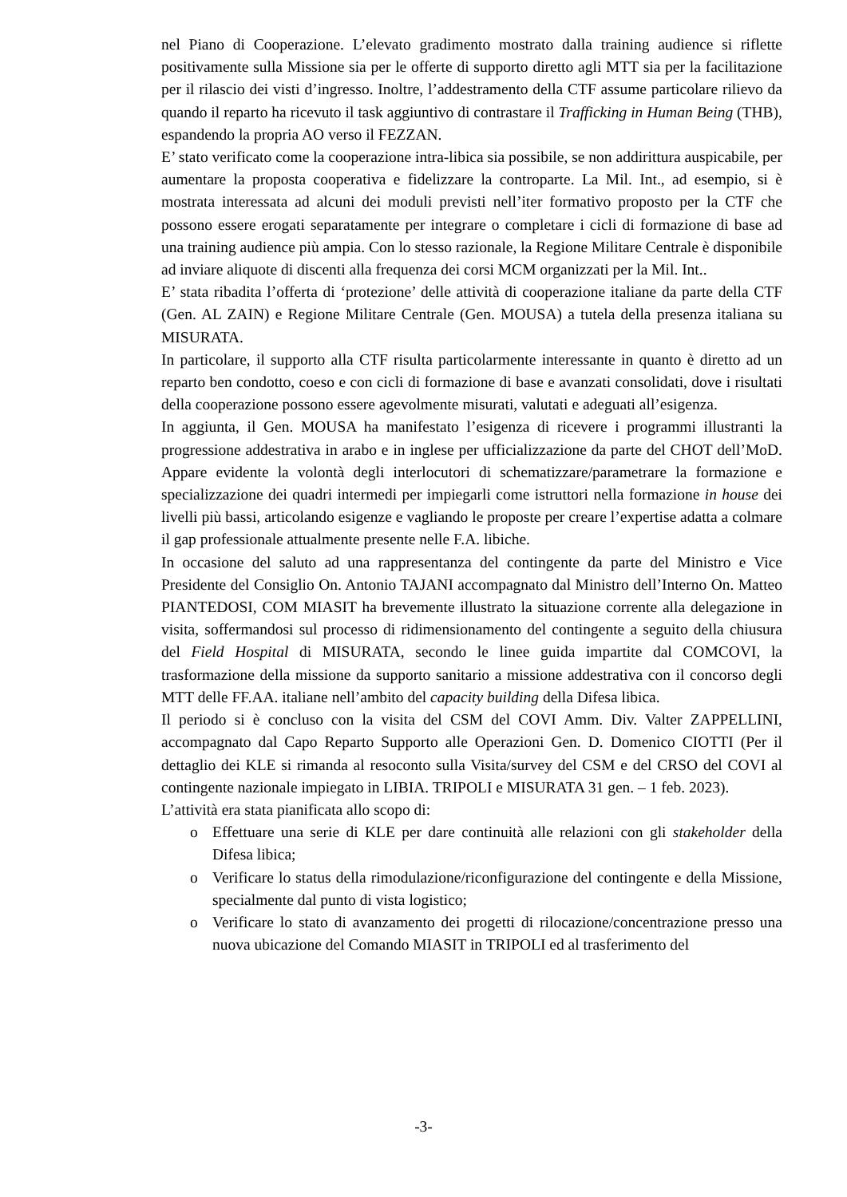nel Piano di Cooperazione. L’elevato gradimento mostrato dalla training audience si riflette positivamente sulla Missione sia per le offerte di supporto diretto agli MTT sia per la facilitazione per il rilascio dei visti d’ingresso. Inoltre, l’addestramento della CTF assume particolare rilievo da quando il reparto ha ricevuto il task aggiuntivo di contrastare il Trafficking in Human Being (THB), espandendo la propria AO verso il FEZZAN.
E’ stato verificato come la cooperazione intra-libica sia possibile, se non addirittura auspicabile, per aumentare la proposta cooperativa e fidelizzare la controparte. La Mil. Int., ad esempio, si è mostrata interessata ad alcuni dei moduli previsti nell’iter formativo proposto per la CTF che possono essere erogati separatamente per integrare o completare i cicli di formazione di base ad una training audience più ampia. Con lo stesso razionale, la Regione Militare Centrale è disponibile ad inviare aliquote di discenti alla frequenza dei corsi MCM organizzati per la Mil. Int..
E’ stata ribadita l’offerta di ‘protezione’ delle attività di cooperazione italiane da parte della CTF (Gen. AL ZAIN) e Regione Militare Centrale (Gen. MOUSA) a tutela della presenza italiana su MISURATA.
In particolare, il supporto alla CTF risulta particolarmente interessante in quanto è diretto ad un reparto ben condotto, coeso e con cicli di formazione di base e avanzati consolidati, dove i risultati della cooperazione possono essere agevolmente misurati, valutati e adeguati all’esigenza.
In aggiunta, il Gen. MOUSA ha manifestato l’esigenza di ricevere i programmi illustranti la progressione addestrativa in arabo e in inglese per ufficializzazione da parte del CHOT dell’MoD. Appare evidente la volontà degli interlocutori di schematizzare/parametrare la formazione e specializzazione dei quadri intermedi per impiegarli come istruttori nella formazione in house dei livelli più bassi, articolando esigenze e vagliando le proposte per creare l’expertise adatta a colmare il gap professionale attualmente presente nelle F.A. libiche.
In occasione del saluto ad una rappresentanza del contingente da parte del Ministro e Vice Presidente del Consiglio On. Antonio TAJANI accompagnato dal Ministro dell’Interno On. Matteo PIANTEDOSI, COM MIASIT ha brevemente illustrato la situazione corrente alla delegazione in visita, soffermandosi sul processo di ridimensionamento del contingente a seguito della chiusura del Field Hospital di MISURATA, secondo le linee guida impartite dal COMCOVI, la trasformazione della missione da supporto sanitario a missione addestrativa con il concorso degli MTT delle FF.AA. italiane nell’ambito del capacity building della Difesa libica.
Il periodo si è concluso con la visita del CSM del COVI Amm. Div. Valter ZAPPELLINI, accompagnato dal Capo Reparto Supporto alle Operazioni Gen. D. Domenico CIOTTI (Per il dettaglio dei KLE si rimanda al resoconto sulla Visita/survey del CSM e del CRSO del COVI al contingente nazionale impiegato in LIBIA. TRIPOLI e MISURATA 31 gen. – 1 feb. 2023).
L’attività era stata pianificata allo scopo di:
o Effettuare una serie di KLE per dare continuità alle relazioni con gli stakeholder della Difesa libica;
o Verificare lo status della rimodulazione/riconfigurazione del contingente e della Missione, specialmente dal punto di vista logistico;
o Verificare lo stato di avanzamento dei progetti di rilocazione/concentrazione presso una nuova ubicazione del Comando MIASIT in TRIPOLI ed al trasferimento del
-3-